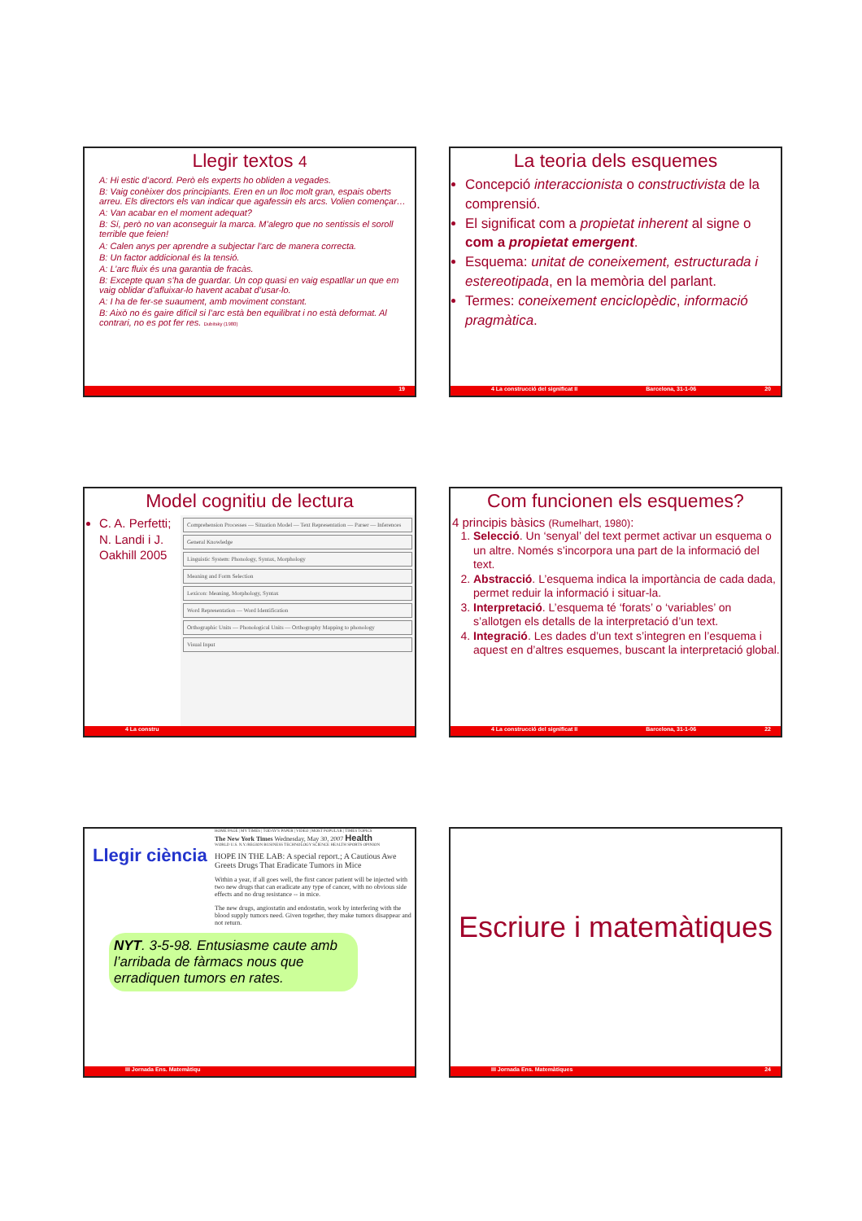Llegir textos 4
A: Hi estic d’acord. Però els experts ho obliden a vegades.
B: Vaig conèixer dos principiants. Eren en un lloc molt gran, espais oberts arreu. Els directors els van indicar que agafessin els arcs. Volien començar…
A: Van acabar en el moment adequat?
B: Sí, però no van aconseguir la marca. M’alegro que no sentissis el soroll terrible que feien!
A: Calen anys per aprendre a subjectar l’arc de manera correcta.
B: Un factor addicional és la tensió.
A: L’arc fluix és una garantia de fracàs.
B: Excepte quan s’ha de guardar. Un cop quasi en vaig espatllar un que em vaig oblidar d’afluixar-lo havent acabat d’usar-lo.
A: I ha de fer-se suaument, amb moviment constant.
B: Això no és gaire difícil si l’arc està ben equilibrat i no està deformat. Al contrari, no es pot fer res. Dubitsky (1980)
19
La teoria dels esquemes
Concepció interaccionista o constructivista de la comprensió.
El significat com a propietat inherent al signe o com a propietat emergent.
Esquema: unitat de coneixement, estructurada i estereotipada, en la memòria del parlant.
Termes: coneixement enciclopèdic, informació pragmàtica.
4 La construcció del significat II Barcelona, 31-1-06 20
Model cognitiu de lectura
C. A. Perfetti; N. Landi i J. Oakhill 2005
Comprehension Processes — Situation Model — Text Representation — Parser — Inferences
General Knowledge
Linguistic System: Phonology, Syntax, Morphology
Meaning and Form Selection
Lexicon: Meaning, Morphology, Syntax
Word Representation — Word Identification
Orthographic Units — Phonological Units — Orthography Mapping to phonology
Visual Input
4 La constru
Com funcionen els esquemes?
4 principis bàsics (Rumelhart, 1980):
1. Selecció. Un ‘senyal’ del text permet activar un esquema o un altre. Només s’incorpora una part de la informació del text.
2. Abstracció. L’esquema indica la importància de cada dada, permet reduir la informació i situar-la.
3. Interpretació. L’esquema té ‘forats’ o ‘variables’ on s’allotgen els detalls de la interpretació d’un text.
4. Integració. Les dades d’un text s’integren en l’esquema i aquest en d’altres esquemes, buscant la interpretació global.
4 La construcció del significat II Barcelona, 31-1-06 22
Llegir ciència
HOME PAGE | MY TIMES | TODAY'S PAPER | VIDEO | MOST POPULAR | TIMES TOPICS
The New York Times Wednesday, May 30, 2007 Health
WORLD U.S. N.Y./REGION BUSINESS TECHNOLOGY SCIENCE HEALTH SPORTS OPINION
HOPE IN THE LAB: A special report.; A Cautious Awe Greets Drugs That Eradicate Tumors in Mice
Within a year, if all goes well, the first cancer patient will be injected with two new drugs that can eradicate any type of cancer, with no obvious side effects and no drug resistance -- in mice.
The new drugs, angiostatin and endostatin, work by interfering with the blood supply tumors need. Given together, they make tumors disappear and not return.
NYT. 3-5-98. Entusiasme caute amb l’arribada de fàrmacs nous que erradiquen tumors en rates.
III Jornada Ens. Matemàtiqu
Escriure i matemàtiques
III Jornada Ens. Matemàtiques 24